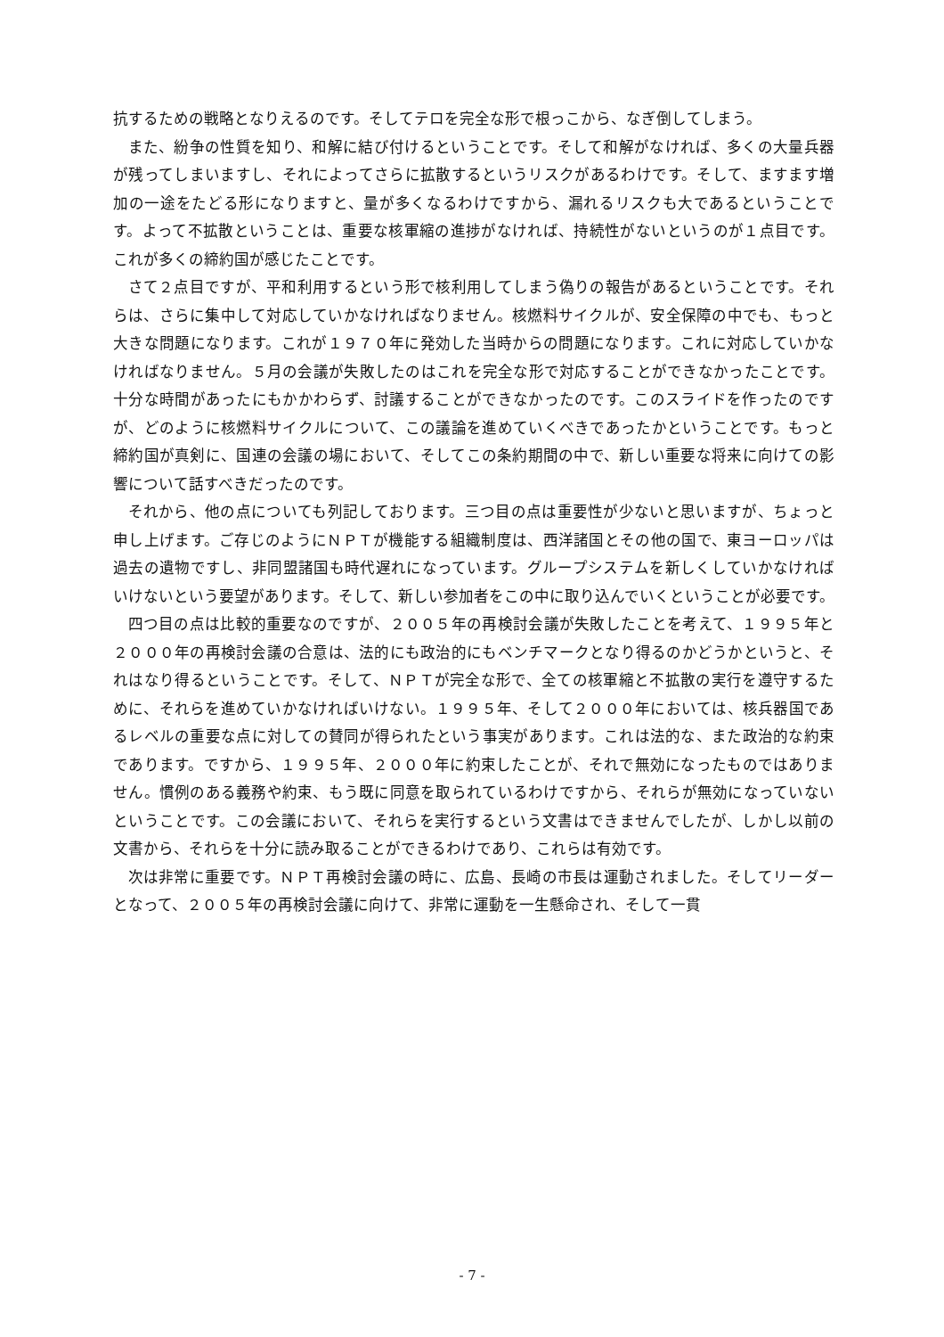抗するための戦略となりえるのです。そしてテロを完全な形で根っこから、なぎ倒してしまう。
また、紛争の性質を知り、和解に結び付けるということです。そして和解がなければ、多くの大量兵器が残ってしまいますし、それによってさらに拡散するというリスクがあるわけです。そして、ますます増加の一途をたどる形になりますと、量が多くなるわけですから、漏れるリスクも大であるということです。よって不拡散ということは、重要な核軍縮の進捗がなければ、持続性がないというのが１点目です。これが多くの締約国が感じたことです。
さて２点目ですが、平和利用するという形で核利用してしまう偽りの報告があるということです。それらは、さらに集中して対応していかなければなりません。核燃料サイクルが、安全保障の中でも、もっと大きな問題になります。これが１９７０年に発効した当時からの問題になります。これに対応していかなければなりません。５月の会議が失敗したのはこれを完全な形で対応することができなかったことです。十分な時間があったにもかかわらず、討議することができなかったのです。このスライドを作ったのですが、どのように核燃料サイクルについて、この議論を進めていくべきであったかということです。もっと締約国が真剣に、国連の会議の場において、そしてこの条約期間の中で、新しい重要な将来に向けての影響について話すべきだったのです。
それから、他の点についても列記しております。三つ目の点は重要性が少ないと思いますが、ちょっと申し上げます。ご存じのようにＮＰＴが機能する組織制度は、西洋諸国とその他の国で、東ヨーロッパは過去の遺物ですし、非同盟諸国も時代遅れになっています。グループシステムを新しくしていかなければいけないという要望があります。そして、新しい参加者をこの中に取り込んでいくということが必要です。
四つ目の点は比較的重要なのですが、２００５年の再検討会議が失敗したことを考えて、１９９５年と２０００年の再検討会議の合意は、法的にも政治的にもベンチマークとなり得るのかどうかというと、それはなり得るということです。そして、ＮＰＴが完全な形で、全ての核軍縮と不拡散の実行を遵守するために、それらを進めていかなければいけない。１９９５年、そして２０００年においては、核兵器国であるレベルの重要な点に対しての賛同が得られたという事実があります。これは法的な、また政治的な約束であります。ですから、１９９５年、２０００年に約束したことが、それで無効になったものではありません。慣例のある義務や約束、もう既に同意を取られているわけですから、それらが無効になっていないということです。この会議において、それらを実行するという文書はできませんでしたが、しかし以前の文書から、それらを十分に読み取ることができるわけであり、これらは有効です。
次は非常に重要です。ＮＰＴ再検討会議の時に、広島、長崎の市長は運動されました。そしてリーダーとなって、２００５年の再検討会議に向けて、非常に運動を一生懸命され、そして一貫
- 7 -